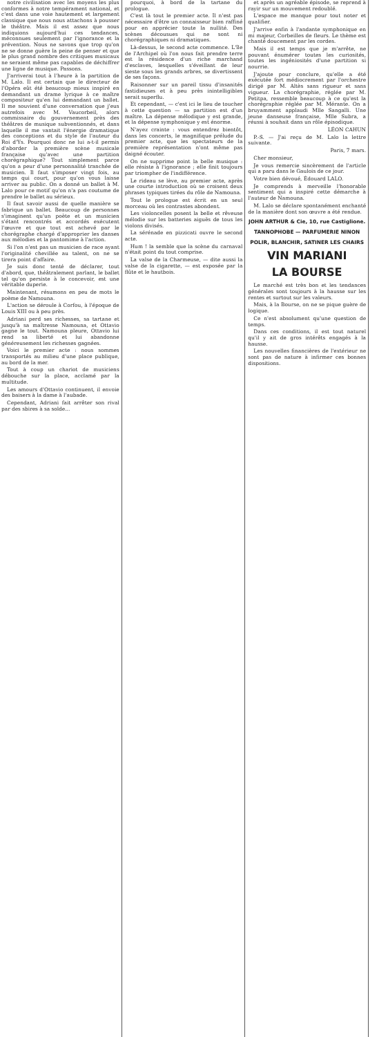notre civilisation avec les moyens les plus conformes à notre tempérament national, et c'est dans une voie hautement et largement classique que nous nous attachons à pousser le théâtre. Mais il est assez que nous indiquions aujourd'hui ces tendances, méconnues seulement par l'ignorance et la prévention. Nous ne savons que trop qu'on ne se donne guère la peine de penser et que le plus grand nombre des critiques musicaux ne seraient même pas capables de déchiffrer une ligne de musique. Passons.
J'arriverai tout à l'heure à la partition de M. Lalo. Il est certain que le directeur de l'Opéra eût été beaucoup mieux inspiré en demandant un drame lyrique à ce maître compositeur qu'en lui demandant un ballet. Il me souvient d'une conversation que j'eus autrefois avec M. Vaucorbeil, alors commissaire du gouvernement près des théâtres de musique subventionnés, et dans laquelle il me vantait l'énergie dramatique des conceptions et du style de l'auteur du Roi d'Ys. Pourquoi donc ne lui a-t-il permis d'aborder la première scène musicale française qu'avec une partition chorégraphique? Tout simplement parce qu'on a peur d'une personnalité tranchée de musicien. Il faut s'imposer vingt fois, au temps qui court, pour qu'on vous laisse arriver au public. On a donné un ballet à M. Lalo pour ce motif qu'on n'a pas coutume de prendre le ballet au sérieux.
Il faut savoir aussi de quelle manière se fabrique un ballet. Beaucoup de personnes s'imaginent qu'un poète et un musicien s'étant rencontrés et accordés exécutent l'œuvre et que tout est achevé par le chorégraphe chargé d'approprier les danses aux mélodies et la pantomime à l'action.
Si l'on n'est pas un musicien de race ayant l'originalité chevillée au talent, on ne se tirera point d'affaire.
Je suis donc tenté de déclarer, tout d'abord, que, théâtralement parlant, le ballet tel qu'on persiste à le concevoir, est une véritable duperie.
Maintenant, résumons en peu de mots le poème de Namouna.
L'action se déroule à Corfou, à l'époque de Louis XIII ou à peu près.
Adriani perd ses richesses, sa tartane et jusqu'à sa maîtresse Namouna, et Ottavio gagne le tout. Namouna pleure, Ottavio lui rend sa liberté et lui abandonne généreusement les richesses gagnées.
Voici le premier acte : nous sommes transportés au milieu d'une place publique, au bord de la mer.
Tout à coup un chariot de musiciens débouche sur la place, acclamé par la multitude.
Les amours d'Ottavio continuent, il envoie des baisers à la dame à l'aubade.
Cependant, Adriani fait arrêter son rival par des sbires à sa solde...
pourquoi, à bord de la tartane du prologue.
C'est là tout le premier acte. Il n'est pas nécessaire d'être un connaisseur bien raffiné pour en apprécier toute la nullité. Des scènes décousues qui ne sont ni chorégraphiques ni dramatiques.
Là-dessus, le second acte commence. L'île de l'Archipel où l'on nous fait prendre terre est la résidence d'un riche marchand d'esclaves, lesquelles s'éveillant de leur sieste sous les grands arbres, se divertissent de ses façons.
Raisonner sur un pareil tissu d'insanités fastidieuses et à peu près inintelligibles serait superflu.
Et cependant, — c'est ici le lieu de toucher à cette question — sa partition est d'un maître. La dépense mélodique y est grande, et la dépense symphonique y est énorme.
N'ayez crainte : vous entendrez bientôt, dans les concerts, le magnifique prélude du premier acte, que les spectateurs de la première représentation n'ont même pas daigné écouter.
On ne supprime point la belle musique : elle résiste à l'ignorance ; elle finit toujours par triompher de l'indifférence.
Le rideau se lève, au premier acte, après une courte introduction où se croisent deux phrases typiques tirées du rôle de Namouna.
Tout le prologue est écrit en un seul morceau où les contrastes abondent.
Les violoncelles posent la belle et rêveuse mélodie sur les batteries aiguës de tous les violons divisés.
La sérénade en pizzicati ouvre le second acte.
Hum ! la semble que la scène du carnaval n'était point du tout comprise.
La valse de la Charmeuse, — dite aussi la valse de la cigarette, — est exposée par la flûte et le hautbois.
et après un agréable épisode, se reprend à rayir sur un mouvement redoublé.
L'espace me manque pour tout noter et qualifier.
J'arrive enfin à l'andante symphonique en mi majeur, Corbeilles de fleurs. Le thème est chanté doucement par les cordes.
Mais il est temps que je m'arrête, ne pouvant énumérer toutes les curiosités, toutes les ingéniosités d'une partition si nourrie.
J'ajoute pour conclure, qu'elle a été exécutée fort médiocrement par l'orchestre dirigé par M. Altès sans rigueur et sans vigueur. La chorégraphie, réglée par M. Petitpa, ressemble beaucoup à ce qu'est la chorégraphie réglée par M. Mérante. On a bruyamment applaudi Mlle Sangalli. Une jeune danseuse française, Mlle Subra, a réussi à souhait dans un rôle épisodique.
LÉON CAHUN
P.-S. — J'ai reçu de M. Lalo la lettre suivante.
Paris, 7 mars.
Cher monsieur,
Je vous remercie sincèrement de l'article qui a paru dans le Gaulois de ce jour.
Votre bien dévoué, Édouard LALO.
Je comprends à merveille l'honorable sentiment qui a inspiré cette démarche à l'auteur de Namouna.
M. Lalo se déclare spontanément enchanté de la manière dont son œuvre a été rendue.
JOHN ARTHUR & Cie, 10, rue Castiglione.
TANNOPHOBE — PARFUMERIE NINON
POLIR, BLANCHIR, SATINER LES CHAIRS
VIN MARIANI
LA BOURSE
Le marché est très bon et les tendances générales sont toujours à la hausse sur les rentes et surtout sur les valeurs.
Mais, à la Bourse, on ne se pique guère de logique.
Ce n'est absolument qu'une question de temps.
Dans ces conditions, il est tout naturel qu'il y ait de gros intérêts engagés à la hausse.
Les nouvelles financières de l'extérieur ne sont pas de nature à infirmer ces bonnes dispositions.